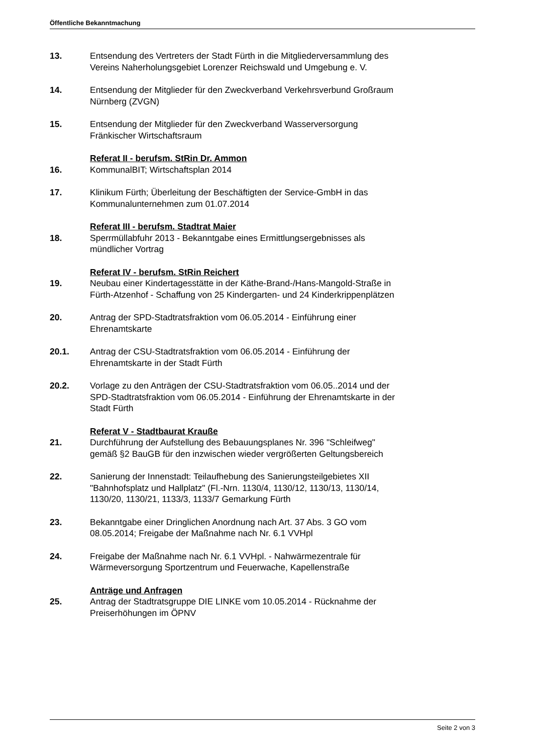Öffentliche Bekanntmachung
13. Entsendung des Vertreters der Stadt Fürth in die Mitgliederversammlung des Vereins Naherholungsgebiet Lorenzer Reichswald und Umgebung e. V.
14. Entsendung der Mitglieder für den Zweckverband Verkehrsverbund Großraum Nürnberg (ZVGN)
15. Entsendung der Mitglieder für den Zweckverband Wasserversorgung Fränkischer Wirtschaftsraum
Referat II - berufsm. StRin Dr. Ammon
16. KommunalBIT; Wirtschaftsplan 2014
17. Klinikum Fürth; Überleitung der Beschäftigten der Service-GmbH in das Kommunalunternehmen zum 01.07.2014
Referat III - berufsm. Stadtrat Maier
18. Sperrmüllabfuhr 2013 - Bekanntgabe eines Ermittlungsergebnisses als mündlicher Vortrag
Referat IV - berufsm. StRin Reichert
19. Neubau einer Kindertagesstätte in der Käthe-Brand-/Hans-Mangold-Straße in Fürth-Atzenhof - Schaffung von 25 Kindergarten- und 24 Kinderkrippenplätzen
20. Antrag der SPD-Stadtratsfraktion vom 06.05.2014 - Einführung einer Ehrenamtskarte
20.1. Antrag der CSU-Stadtratsfraktion vom 06.05.2014 - Einführung der Ehrenamtskarte in der Stadt Fürth
20.2. Vorlage zu den Anträgen der CSU-Stadtratsfraktion vom 06.05..2014 und der SPD-Stadtratsfraktion vom 06.05.2014 - Einführung der Ehrenamtskarte in der Stadt Fürth
Referat V - Stadtbaurat Krauße
21. Durchführung der Aufstellung des Bebauungsplanes Nr. 396 "Schleifweg" gemäß §2 BauGB für den inzwischen wieder vergrößerten Geltungsbereich
22. Sanierung der Innenstadt: Teilaufhebung des Sanierungsteilgebietes XII "Bahnhofsplatz und Hallplatz" (Fl.-Nrn. 1130/4, 1130/12, 1130/13, 1130/14, 1130/20, 1130/21, 1133/3, 1133/7 Gemarkung Fürth
23. Bekanntgabe einer Dringlichen Anordnung nach Art. 37 Abs. 3 GO vom 08.05.2014; Freigabe der Maßnahme nach Nr. 6.1 VVHpl
24. Freigabe der Maßnahme nach Nr. 6.1 VVHpl. - Nahwärmezentrale für Wärmeversorgung Sportzentrum und Feuerwache, Kapellenstraße
Anträge und Anfragen
25. Antrag der Stadtratsgruppe DIE LINKE vom 10.05.2014 - Rücknahme der Preiserhöhungen im ÖPNV
Seite 2 von 3